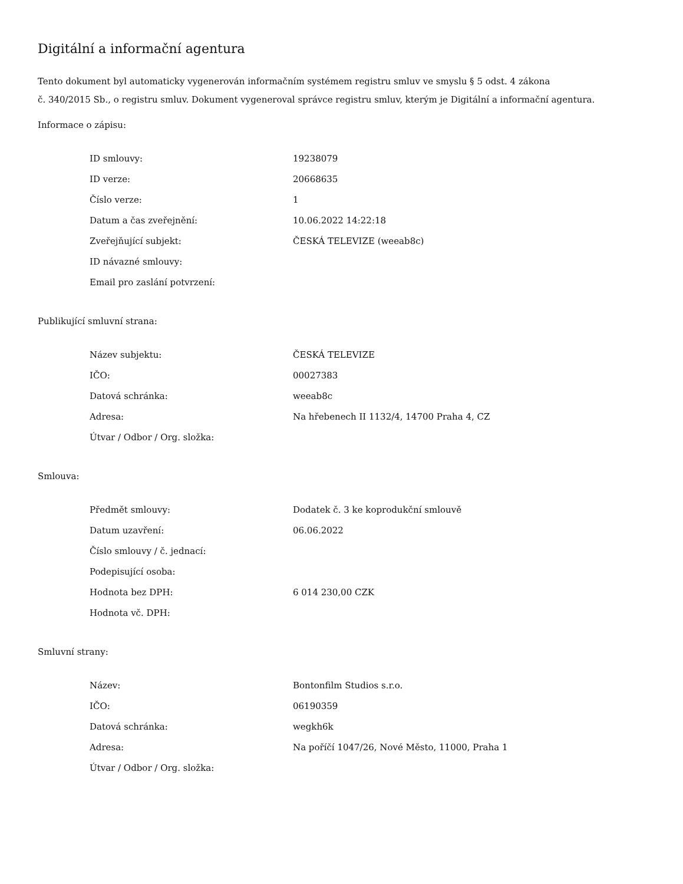Digitální a informační agentura
Tento dokument byl automaticky vygenerován informačním systémem registru smluv ve smyslu § 5 odst. 4 zákona
č. 340/2015 Sb., o registru smluv. Dokument vygeneroval správce registru smluv, kterým je Digitální a informační agentura.
Informace o zápisu:
| ID smlouvy: | 19238079 |
| ID verze: | 20668635 |
| Číslo verze: | 1 |
| Datum a čas zveřejnění: | 10.06.2022 14:22:18 |
| Zveřejňující subjekt: | ČESKÁ TELEVIZE (weeab8c) |
| ID návazné smlouvy: | |
| Email pro zaslání potvrzení: | |
Publikující smluvní strana:
| Název subjektu: | ČESKÁ TELEVIZE |
| IČO: | 00027383 |
| Datová schránka: | weeab8c |
| Adresa: | Na hřebenech II 1132/4, 14700 Praha 4, CZ |
| Útvar / Odbor / Org. složka: | |
Smlouva:
| Předmět smlouvy: | Dodatek č. 3 ke koprodukční smlouvě |
| Datum uzavření: | 06.06.2022 |
| Číslo smlouvy / č. jednací: | |
| Podepisující osoba: | |
| Hodnota bez DPH: | 6 014 230,00 CZK |
| Hodnota vč. DPH: | |
Smluvní strany:
| Název: | Bontonfilm Studios s.r.o. |
| IČO: | 06190359 |
| Datová schránka: | wegkh6k |
| Adresa: | Na poříčí 1047/26, Nové Město, 11000, Praha 1 |
| Útvar / Odbor / Org. složka: | |